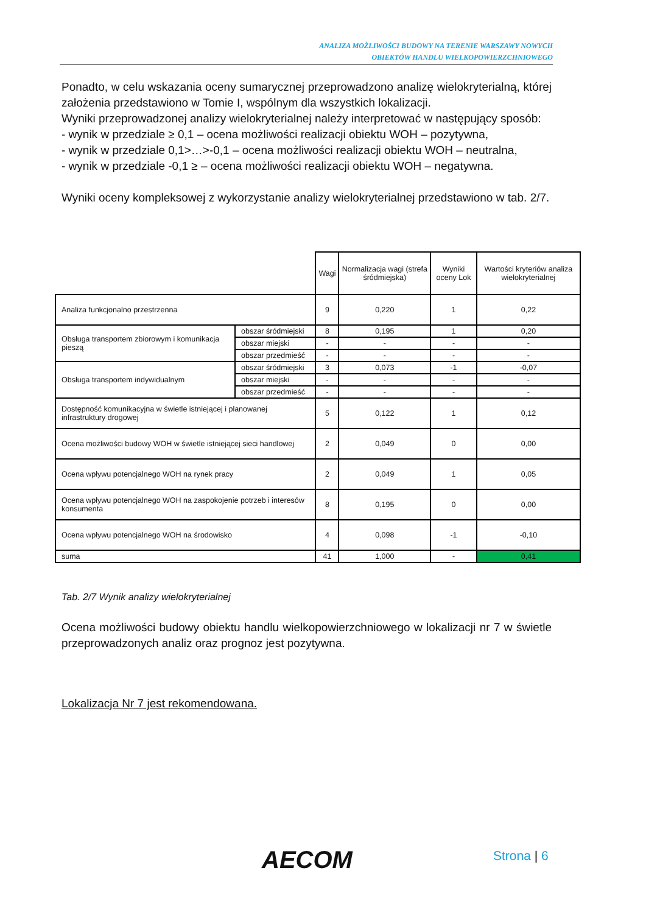ANALIZA MOŻLIWOŚCI BUDOWY NA TERENIE WARSZAWY NOWYCH
OBIEKTÓW HANDLU WIELKOPOWIERZCHNIOWEGO
Ponadto, w celu wskazania oceny sumarycznej przeprowadzono analizę wielokryterialną, której założenia przedstawiono w Tomie I, wspólnym dla wszystkich lokalizacji.
Wyniki przeprowadzonej analizy wielokryterialnej należy interpretować w następujący sposób:
- wynik w przedziale ≥ 0,1 – ocena możliwości realizacji obiektu WOH – pozytywna,
- wynik w przedziale 0,1>…>-0,1 – ocena możliwości realizacji obiektu WOH – neutralna,
- wynik w przedziale -0,1 ≥ – ocena możliwości realizacji obiektu WOH – negatywna.
Wyniki oceny kompleksowej z wykorzystanie analizy wielokryterialnej przedstawiono w tab. 2/7.
| | | Wagi | Normalizacja wagi (strefa śródmiejska) | Wyniki oceny Lok | Wartości kryteriów analiza wielokryterialnej |
| --- | --- | --- | --- | --- | --- |
| Analiza funkcjonalno przestrzenna | | 9 | 0,220 | 1 | 0,22 |
| Obsługa transportem zbiorowym i komunikacja pieszą | obszar śródmiejski | 8 | 0,195 | 1 | 0,20 |
| | obszar miejski | - | - | - | - |
| | obszar przedmieść | - | - | - | - |
| Obsługa transportem indywidualnym | obszar śródmiejski | 3 | 0,073 | -1 | -0,07 |
| | obszar miejski | - | - | - | - |
| | obszar przedmieść | - | - | - | - |
| Dostępność komunikacyjna w świetle istniejącej i planowanej infrastruktury drogowej | | 5 | 0,122 | 1 | 0,12 |
| Ocena możliwości budowy WOH w świetle istniejącej sieci handlowej | | 2 | 0,049 | 0 | 0,00 |
| Ocena wpływu potencjalnego WOH na rynek pracy | | 2 | 0,049 | 1 | 0,05 |
| Ocena wpływu potencjalnego WOH na zaspokojenie potrzeb i interesów konsumenta | | 8 | 0,195 | 0 | 0,00 |
| Ocena wpływu potencjalnego WOH na środowisko | | 4 | 0,098 | -1 | -0,10 |
| suma | | 41 | 1,000 | - | 0,41 |
Tab. 2/7 Wynik analizy wielokryterialnej
Ocena możliwości budowy obiektu handlu wielkopowierzchniowego w lokalizacji nr 7 w świetle przeprowadzonych analiz oraz prognoz jest pozytywna.
Lokalizacja Nr 7 jest rekomendowana.
AECOM Strona | 6